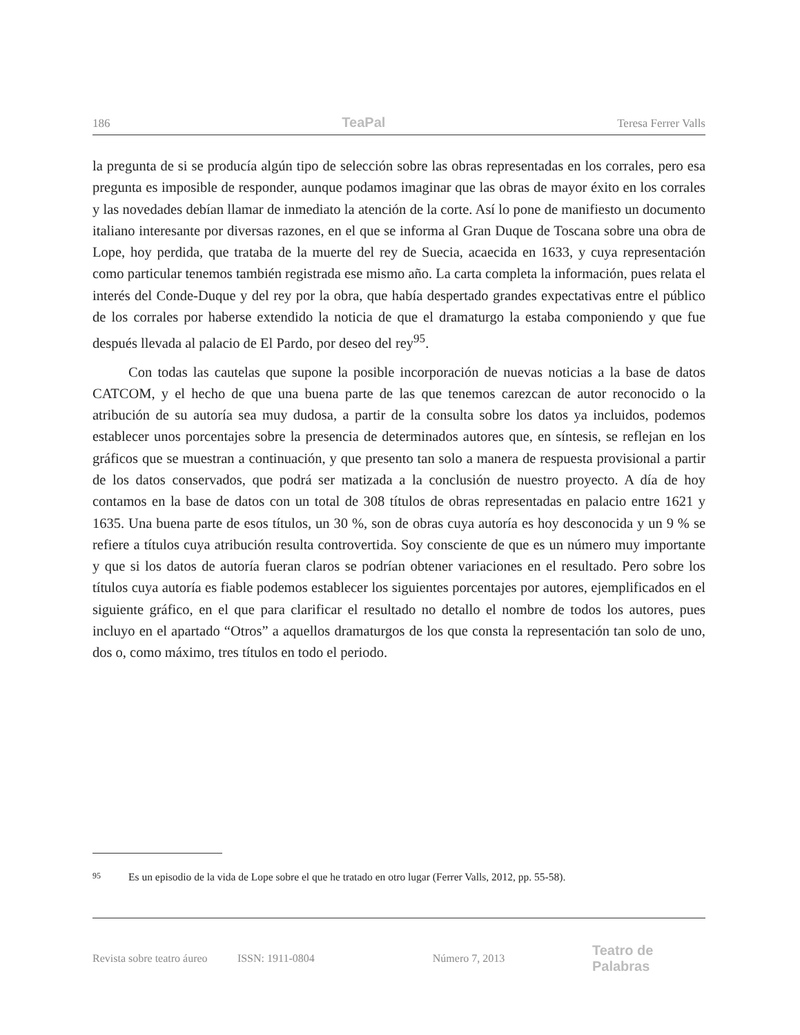186 TeaPal Teresa Ferrer Valls
la pregunta de si se producía algún tipo de selección sobre las obras representadas en los corrales, pero esa pregunta es imposible de responder, aunque podamos imaginar que las obras de mayor éxito en los corrales y las novedades debían llamar de inmediato la atención de la corte. Así lo pone de manifiesto un documento italiano interesante por diversas razones, en el que se informa al Gran Duque de Toscana sobre una obra de Lope, hoy perdida, que trataba de la muerte del rey de Suecia, acaecida en 1633, y cuya representación como particular tenemos también registrada ese mismo año. La carta completa la información, pues relata el interés del Conde-Duque y del rey por la obra, que había despertado grandes expectativas entre el público de los corrales por haberse extendido la noticia de que el dramaturgo la estaba componiendo y que fue después llevada al palacio de El Pardo, por deseo del rey<sup>95</sup>.
Con todas las cautelas que supone la posible incorporación de nuevas noticias a la base de datos CATCOM, y el hecho de que una buena parte de las que tenemos carezcan de autor reconocido o la atribución de su autoría sea muy dudosa, a partir de la consulta sobre los datos ya incluidos, podemos establecer unos porcentajes sobre la presencia de determinados autores que, en síntesis, se reflejan en los gráficos que se muestran a continuación, y que presento tan solo a manera de respuesta provisional a partir de los datos conservados, que podrá ser matizada a la conclusión de nuestro proyecto. A día de hoy contamos en la base de datos con un total de 308 títulos de obras representadas en palacio entre 1621 y 1635. Una buena parte de esos títulos, un 30 %, son de obras cuya autoría es hoy desconocida y un 9 % se refiere a títulos cuya atribución resulta controvertida. Soy consciente de que es un número muy importante y que si los datos de autoría fueran claros se podrían obtener variaciones en el resultado. Pero sobre los títulos cuya autoría es fiable podemos establecer los siguientes porcentajes por autores, ejemplificados en el siguiente gráfico, en el que para clarificar el resultado no detallo el nombre de todos los autores, pues incluyo en el apartado “Otros” a aquellos dramaturgos de los que consta la representación tan solo de uno, dos o, como máximo, tres títulos en todo el periodo.
<sup>95</sup> Es un episodio de la vida de Lope sobre el que he tratado en otro lugar (Ferrer Valls, 2012, pp. 55-58).
Revista sobre teatro áureo ISSN: 1911-0804 Número 7, 2013 Teatro de Palabras